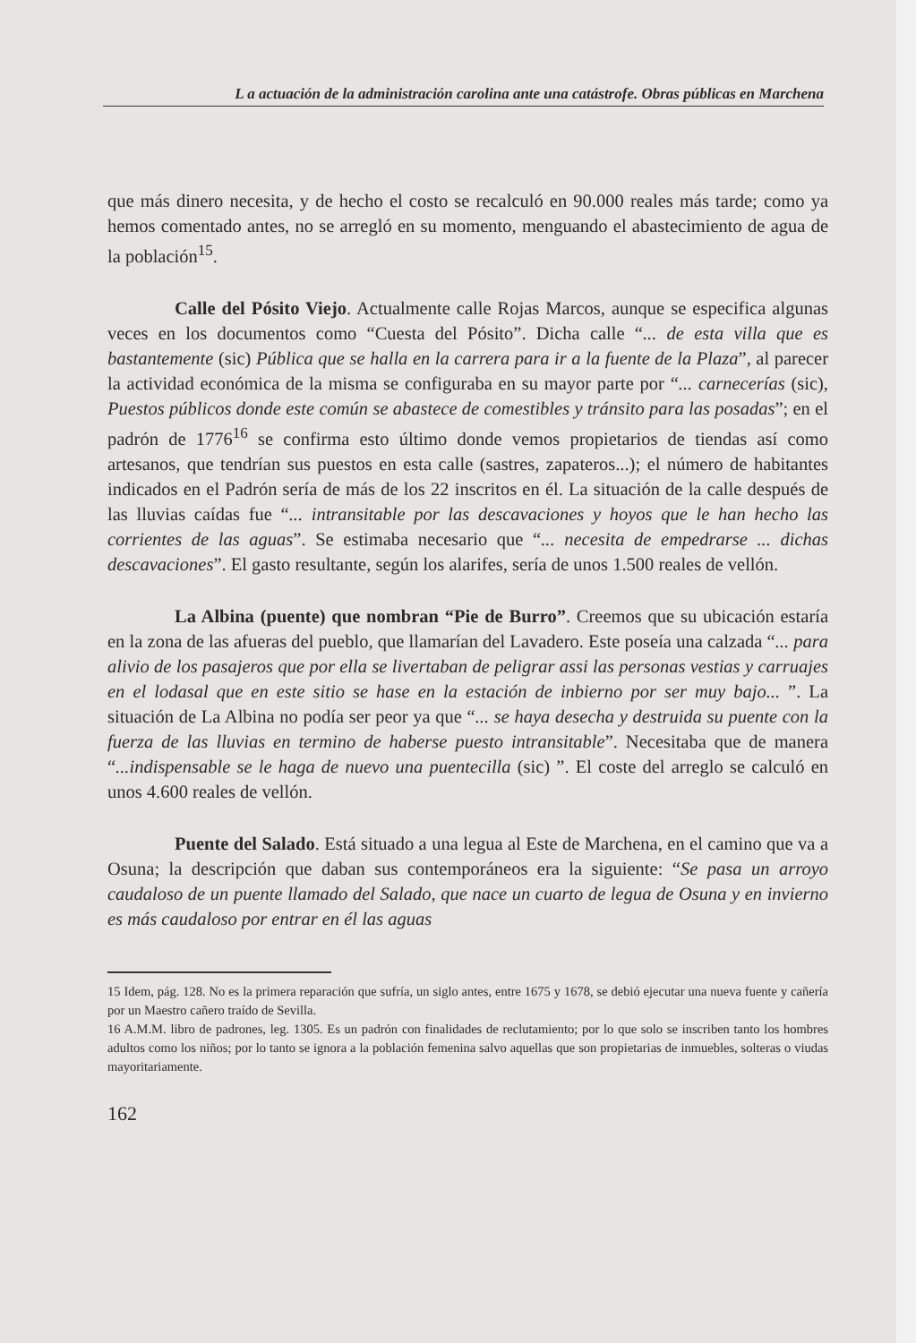L a actuación de la administración carolina ante una catástrofe. Obras públicas en Marchena
que más dinero necesita, y de hecho el costo se recalculó en 90.000 reales más tarde; como ya hemos comentado antes, no se arregló en su momento, menguando el abastecimiento de agua de la población<sup>15</sup>.
Calle del Pósito Viejo. Actualmente calle Rojas Marcos, aunque se especifica algunas veces en los documentos como “Cuesta del Pósito”. Dicha calle “... de esta villa que es bastantemente (sic) Pública que se halla en la carrera para ir a la fuente de la Plaza”, al parecer la actividad económica de la misma se configuraba en su mayor parte por “... carnecerías (sic), Puestos públicos donde este común se abastece de comestibles y tránsito para las posadas”; en el padrón de 1776<sup>16</sup> se confirma esto último donde vemos propietarios de tiendas así como artesanos, que tendrían sus puestos en esta calle (sastres, zapateros...); el número de habitantes indicados en el Padrón sería de más de los 22 inscritos en él. La situación de la calle después de las lluvias caídas fue “... intransitable por las descavaciones y hoyos que le han hecho las corrientes de las aguas”. Se estimaba necesario que “... necesita de empedrarse ... dichas descavaciones”. El gasto resultante, según los alarifes, sería de unos 1.500 reales de vellón.
La Albina (puente) que nombran “Pie de Burro”. Creemos que su ubicación estaría en la zona de las afueras del pueblo, que llamarían del Lavadero. Este poseía una calzada “... para alivio de los pasajeros que por ella se livertaban de peligrar assi las personas vestias y carruajes en el lodasal que en este sitio se hase en la estación de inbierno por ser muy bajo... ”. La situación de La Albina no podía ser peor ya que “... se haya desecha y destruida su puente con la fuerza de las lluvias en termino de haberse puesto intransitable”. Necesitaba que de manera “...indispensable se le haga de nuevo una puentecilla (sic) ”. El coste del arreglo se calculó en unos 4.600 reales de vellón.
Puente del Salado. Está situado a una legua al Este de Marchena, en el camino que va a Osuna; la descripción que daban sus contemporáneos era la siguiente: “Se pasa un arroyo caudaloso de un puente llamado del Salado, que nace un cuarto de legua de Osuna y en invierno es más caudaloso por entrar en él las aguas
15 Idem, pág. 128. No es la primera reparación que sufría, un siglo antes, entre 1675 y 1678, se debió ejecutar una nueva fuente y cañería por un Maestro cañero traído de Sevilla.
16 A.M.M. libro de padrones, leg. 1305. Es un padrón con finalidades de reclutamiento; por lo que solo se inscriben tanto los hombres adultos como los niños; por lo tanto se ignora a la población femenina salvo aquellas que son propietarias de inmuebles, solteras o viudas mayoritariamente.
162